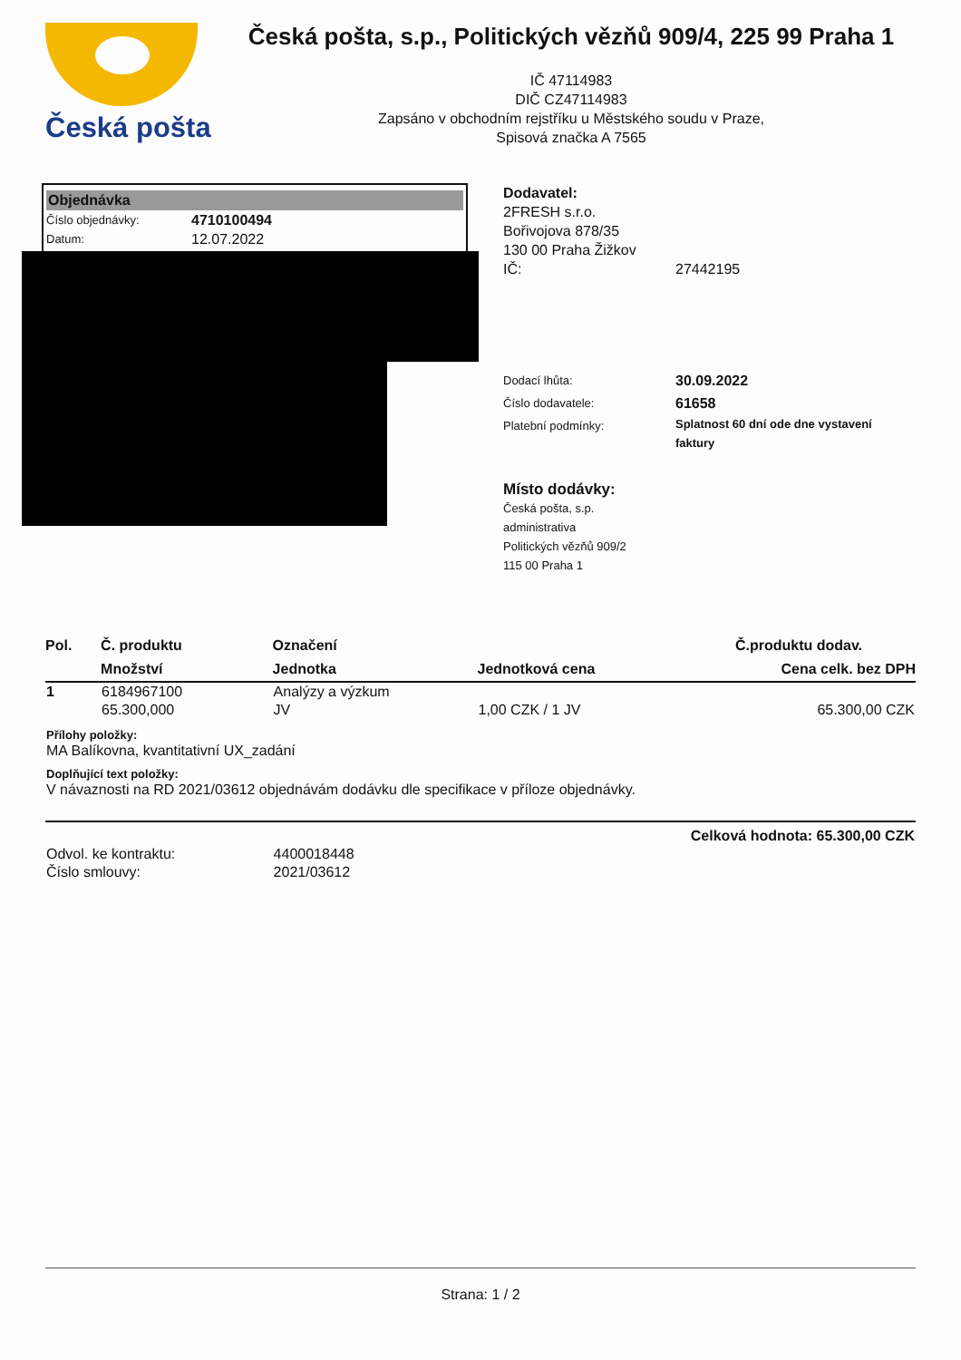Česká pošta
Česká pošta, s.p., Politických vězňů 909/4, 225 99 Praha 1
IČ 47114983
DIČ CZ47114983
Zapsáno v obchodním rejstříku u Městského soudu v Praze,
Spisová značka A 7565
Objednávka
Číslo objednávky: 4710100494
Datum: 12.07.2022
Dodavatel:
2FRESH s.r.o.
Bořivojova 878/35
130 00 Praha Žižkov
IČ: 27442195
Dodací lhůta: 30.09.2022
Číslo dodavatele: 61658
Platební podmínky: Splatnost 60 dní ode dne vystavení faktury
Místo dodávky:
Česká pošta, s.p.
administrativa
Politických vězňů 909/2
115 00 Praha 1
| Pol. | Č. produktu | Označení | | Č.produktu dodav. |
| --- | --- | --- | --- | --- |
| | Množství | Jednotka | Jednotková cena | Cena celk. bez DPH |
| 1 | 6184967100 | Analýzy a výzkum | | |
| | 65.300,000 | JV | 1,00 CZK / 1 JV | 65.300,00 CZK |
| Přílohy položky: MA Balíkovna, kvantitativní UX_zadání | | | | |
| Doplňující text položky: V návaznosti na RD 2021/03612 objednávám dodávku dle specifikace v příloze objednávky. | | | | |
| Celková hodnota: 65.300,00 CZK | | | | |
| Odvol. ke kontraktu: | | 4400018448 | | |
| Číslo smlouvy: | | 2021/03612 | | |
Strana: 1 / 2